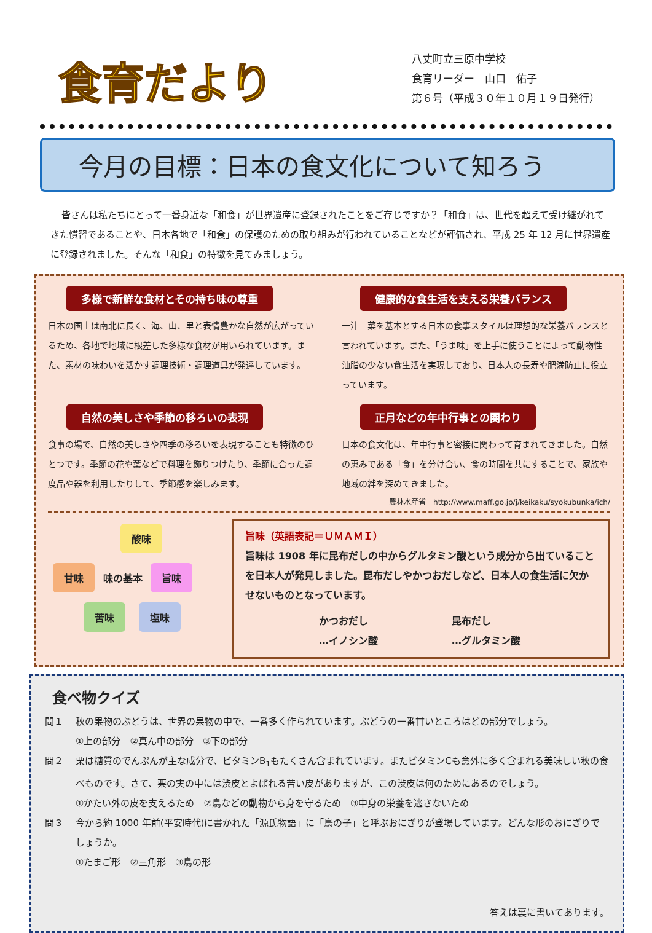食育だより
八丈町立三原中学校
食育リーダー　山口　佑子
第６号（平成３０年１０月１９日発行）
今月の目標：日本の食文化について知ろう
皆さんは私たちにとって一番身近な「和食」が世界遺産に登録されたことをご存じですか？「和食」は、世代を超えて受け継がれてきた慣習であることや、日本各地で「和食」の保護のための取り組みが行われていることなどが評価され、平成 25 年 12 月に世界遺産に登録されました。そんな「和食」の特徴を見てみましょう。
多様で新鮮な食材とその持ち味の尊重
日本の国土は南北に長く、海、山、里と表情豊かな自然が広がっているため、各地で地域に根差した多様な食材が用いられています。また、素材の味わいを活かす調理技術・調理道具が発達しています。
健康的な食生活を支える栄養バランス
一汁三菜を基本とする日本の食事スタイルは理想的な栄養バランスと言われています。また、「うま味」を上手に使うことによって動物性油脂の少ない食生活を実現しており、日本人の長寿や肥満防止に役立っています。
自然の美しさや季節の移ろいの表現
食事の場で、自然の美しさや四季の移ろいを表現することも特徴のひとつです。季節の花や葉などで料理を飾りつけたり、季節に合った調度品や器を利用したりして、季節感を楽しみます。
正月などの年中行事との関わり
日本の食文化は、年中行事と密接に関わって育まれてきました。自然の恵みである「食」を分け合い、食の時間を共にすることで、家族や地域の絆を深めてきました。
農林水産省　http://www.maff.go.jp/j/keikaku/syokubunka/ich/
酸味
甘味 味の基本 旨味
苦味 塩味
旨味（英語表記＝ＵＭＡＭＩ）
旨味は 1908 年に昆布だしの中からグルタミン酸という成分から出ていることを日本人が発見しました。昆布だしやかつおだしなど、日本人の食生活に欠かせないものとなっています。
かつおだし
…イノシン酸
昆布だし
…グルタミン酸
食べ物クイズ
問１ 秋の果物のぶどうは、世界の果物の中で、一番多く作られています。ぶどうの一番甘いところはどの部分でしょう。
①上の部分　②真ん中の部分　③下の部分
問２ 栗は糖質のでんぷんが主な成分で、ビタミンB<sub>1</sub>もたくさん含まれています。またビタミンCも意外に多く含まれる美味しい秋の食べものです。さて、栗の実の中には渋皮とよばれる苦い皮がありますが、この渋皮は何のためにあるのでしょう。
①かたい外の皮を支えるため　②鳥などの動物から身を守るため　③中身の栄養を逃さないため
問３ 今から約 1000 年前(平安時代)に書かれた「源氏物語」に「鳥の子」と呼ぶおにぎりが登場しています。どんな形のおにぎりでしょうか。
①たまご形　②三角形　③鳥の形
答えは裏に書いてあります。